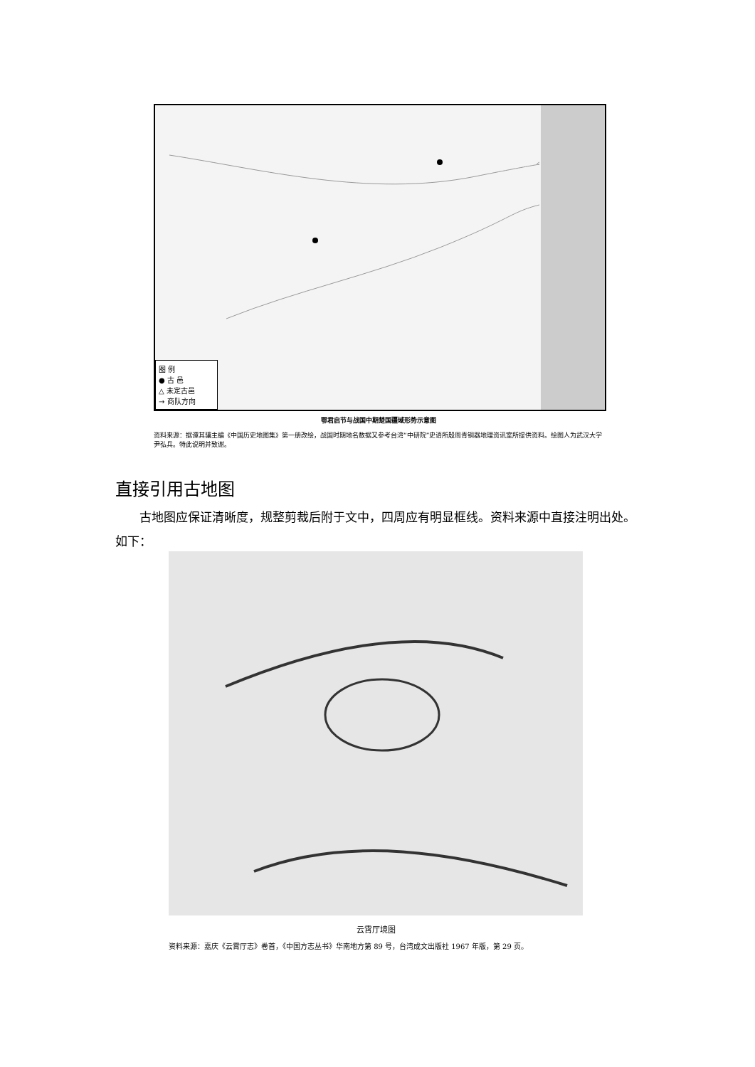图 例
● 古 邑
△ 未定古邑
→ 商队方向
鄂君启节与战国中期楚国疆域形势示意图
资料来源：据谭其骧主编《中国历史地图集》第一册改绘，战国时期地名数据又参考台湾“中研院”史语所殷周青铜器地理资讯室所提供资料。绘图人为武汉大学尹弘兵。特此说明并致谢。
直接引用古地图
古地图应保证清晰度，规整剪裁后附于文中，四周应有明显框线。资料来源中直接注明出处。如下：
云霄厅境图
资料来源：嘉庆《云霄厅志》卷首，《中国方志丛书》华南地方第 89 号，台湾成文出版社 1967 年版，第 29 页。